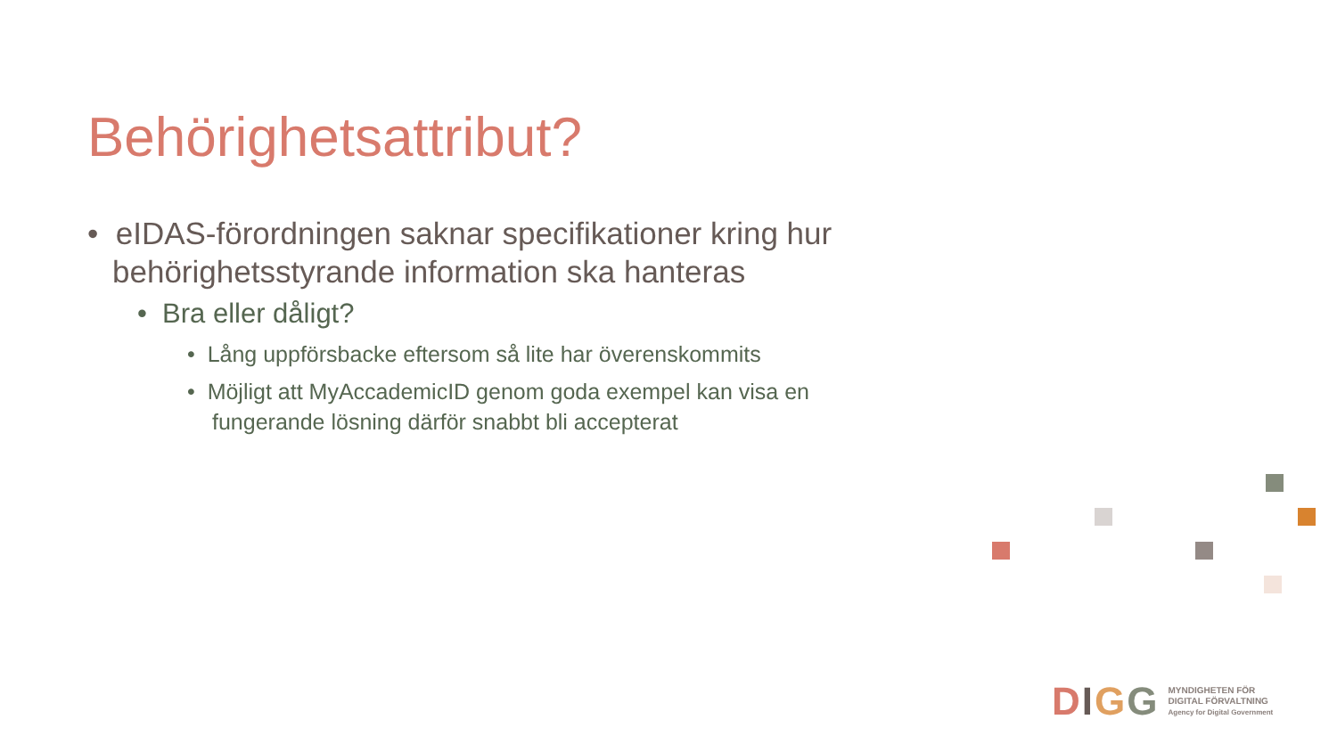Behörighetsattribut?
• eIDAS-förordningen saknar specifikationer kring hur behörighetsstyrande information ska hanteras
• Bra eller dåligt?
• Lång uppförsbacke eftersom så lite har överenskommits
• Möjligt att MyAccademicID genom goda exempel kan visa en fungerande lösning därför snabbt bli accepterat
DIGG
MYNDIGHETEN FÖR
DIGITAL FÖRVALTNING
Agency for Digital Government